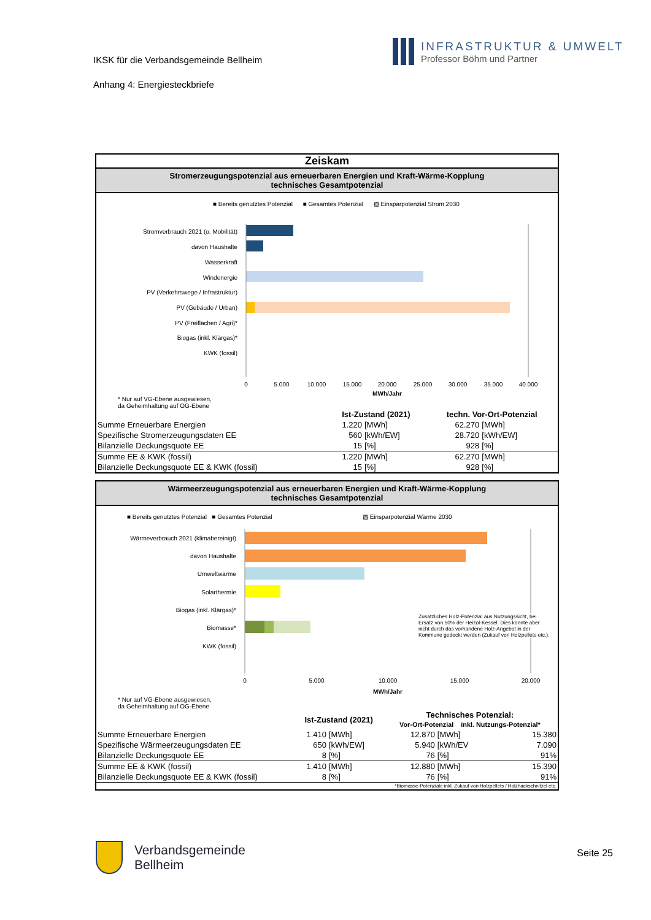IKSK für die Verbandsgemeinde Bellheim
Anhang 4: Energiesteckbriefe
INFRASTRUKTUR & UMWELT
Professor Böhm und Partner
Zeiskam
Stromerzeugungspotenzial aus erneuerbaren Energien und Kraft-Wärme-Kopplung
technisches Gesamtpotenzial
■ Bereits genutztes Potenzial ■ Gesamtes Potenzial ▨ Einsparpotenzial Strom 2030
Stromverbrauch 2021 (o. Mobilität)
davon Haushalte
Wasserkraft
Windenergie
PV (Verkehrswege / Infrastruktur)
PV (Gebäude / Urban)
PV (Freiflächen / Agri)*
Biogas (inkl. Klärgas)*
KWK (fossil)
0
5.000
10.000
15.000
20.000
25.000
30.000
35.000
40.000
MWh/Jahr
* Nur auf VG-Ebene ausgewiesen,
da Geheimhaltung auf OG-Ebene
| | Ist-Zustand (2021) | | techn. Vor-Ort-Potenzial | |
| --- | --- | --- | --- | --- |
| Summe Erneuerbare Energien | 1.220 | [MWh] | 62.270 | [MWh] |
| Spezifische Stromerzeugungsdaten EE | 560 | [kWh/EW] | 28.720 | [kWh/EW] |
| Bilanzielle Deckungsquote EE | 15 | [%] | 928 | [%] |
| Summe EE & KWK (fossil) | 1.220 | [MWh] | 62.270 | [MWh] |
| Bilanzielle Deckungsquote EE & KWK (fossil) | 15 | [%] | 928 | [%] |
Wärmeerzeugungspotenzial aus erneuerbaren Energien und Kraft-Wärme-Kopplung
technisches Gesamtpotenzial
■ Bereits genutztes Potenzial ■ Gesamtes Potenzial ▨ Einsparpotenzial Wärme 2030
Wärmeverbrauch 2021 (klimabereinigt)
davon Haushalte
Umweltwärme
Solarthermie
Biogas (inkl. Klärgas)*
Biomasse*
KWK (fossil)
0
5.000
10.000
15.000
20.000
MWh/Jahr
Zusätzliches Holz-Potenzial aus Nutzungssicht, bei Ersatz von 50% der Heizöl-Kessel. Dies könnte aber nicht durch das vorhandene Holz-Angebot in der Kommune gedeckt werden (Zukauf von Holzpellets etc.).
* Nur auf VG-Ebene ausgewiesen,
da Geheimhaltung auf OG-Ebene
| | Ist-Zustand (2021) | | Technisches Potenzial: Vor-Ort-Potenzial inkl. Nutzungs-Potenzial* | | |
| --- | --- | --- | --- | --- | --- |
| Summe Erneuerbare Energien | 1.410 | [MWh] | 12.870 | [MWh] | 15.380 |
| Spezifische Wärmeerzeugungsdaten EE | 650 | [kWh/EW] | 5.940 | [kWh/EV | 7.090 |
| Bilanzielle Deckungsquote EE | 8 | [%] | 76 | [%] | 91% |
| Summe EE & KWK (fossil) | 1.410 | [MWh] | 12.880 | [MWh] | 15.390 |
| Bilanzielle Deckungsquote EE & KWK (fossil) | 8 | [%] | 76 | [%] | 91% |
| *Biomasse-Potenziale inkl. Zukauf von Holzpellets / Holzhackschnitzel etc. | | | | | |
Verbandsgemeinde
Bellheim
Seite 25